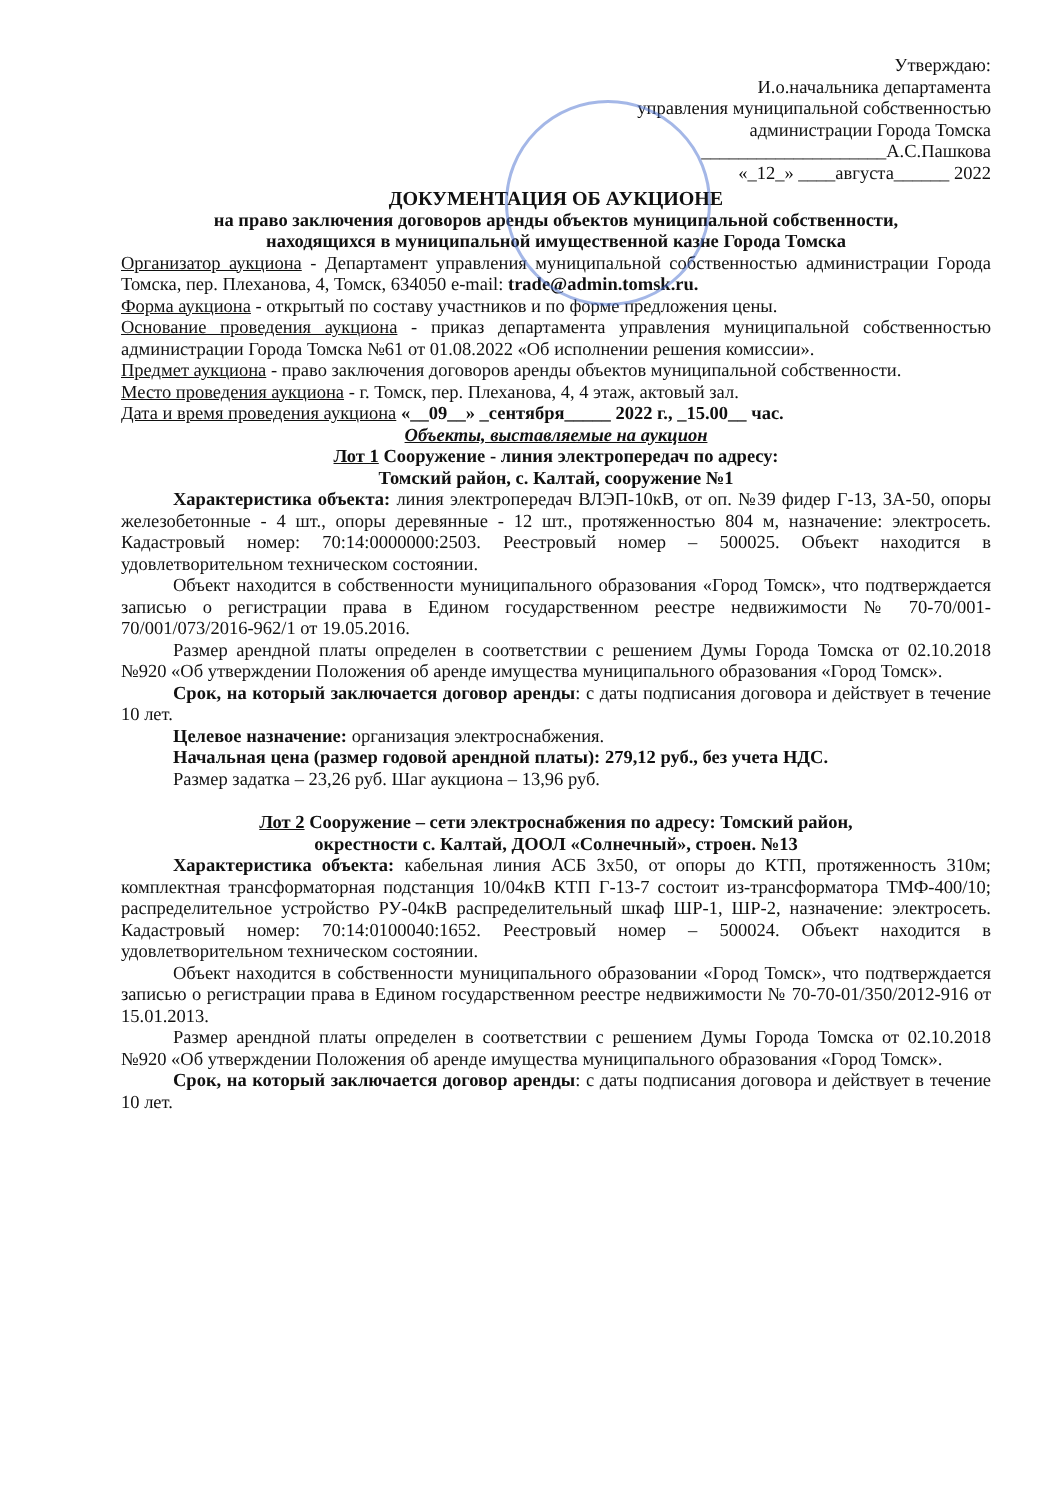Утверждаю:
И.о.начальника департамента
управления муниципальной собственностью
администрации Города Томска
____________________А.С.Пашкова
«_12_» ____августа______ 2022
ДОКУМЕНТАЦИЯ ОБ АУКЦИОНЕ
на право заключения договоров аренды объектов муниципальной собственности,
находящихся в муниципальной имущественной казне Города Томска
Организатор аукциона - Департамент управления муниципальной собственностью администрации Города Томска, пер. Плеханова, 4, Томск, 634050 e-mail: trade@admin.tomsk.ru.
Форма аукциона - открытый по составу участников и по форме предложения цены.
Основание проведения аукциона - приказ департамента управления муниципальной собственностью администрации Города Томска №61 от 01.08.2022 «Об исполнении решения комиссии».
Предмет аукциона - право заключения договоров аренды объектов муниципальной собственности.
Место проведения аукциона - г. Томск, пер. Плеханова, 4, 4 этаж, актовый зал.
Дата и время проведения аукциона «__09__» _сентября_____ 2022 г., _15.00__ час.
Объекты, выставляемые на аукцион
Лот 1 Сооружение - линия электропередач по адресу:
Томский район, с. Калтай, сооружение №1
Характеристика объекта: линия электропередач ВЛЭП-10кВ, от оп. №39 фидер Г-13, 3А-50, опоры железобетонные - 4 шт., опоры деревянные - 12 шт., протяженностью 804 м, назначение: электросеть. Кадастровый номер: 70:14:0000000:2503. Реестровый номер – 500025. Объект находится в удовлетворительном техническом состоянии.
Объект находится в собственности муниципального образования «Город Томск», что подтверждается записью о регистрации права в Едином государственном реестре недвижимости № 70-70/001-70/001/073/2016-962/1 от 19.05.2016.
Размер арендной платы определен в соответствии с решением Думы Города Томска от 02.10.2018 №920 «Об утверждении Положения об аренде имущества муниципального образования «Город Томск».
Срок, на который заключается договор аренды: с даты подписания договора и действует в течение 10 лет.
Целевое назначение: организация электроснабжения.
Начальная цена (размер годовой арендной платы): 279,12 руб., без учета НДС.
Размер задатка – 23,26 руб. Шаг аукциона – 13,96 руб.
Лот 2 Сооружение – сети электроснабжения по адресу: Томский район,
окрестности с. Калтай, ДООЛ «Солнечный», строен. №13
Характеристика объекта: кабельная линия АСБ 3х50, от опоры до КТП, протяженность 310м; комплектная трансформаторная подстанция 10/04кВ КТП Г-13-7 состоит из-трансформатора ТМФ-400/10; распределительное устройство РУ-04кВ распределительный шкаф ШР-1, ШР-2, назначение: электросеть. Кадастровый номер: 70:14:0100040:1652. Реестровый номер – 500024. Объект находится в удовлетворительном техническом состоянии.
Объект находится в собственности муниципального образовании «Город Томск», что подтверждается записью о регистрации права в Едином государственном реестре недвижимости № 70-70-01/350/2012-916 от 15.01.2013.
Размер арендной платы определен в соответствии с решением Думы Города Томска от 02.10.2018 №920 «Об утверждении Положения об аренде имущества муниципального образования «Город Томск».
Срок, на который заключается договор аренды: с даты подписания договора и действует в течение 10 лет.